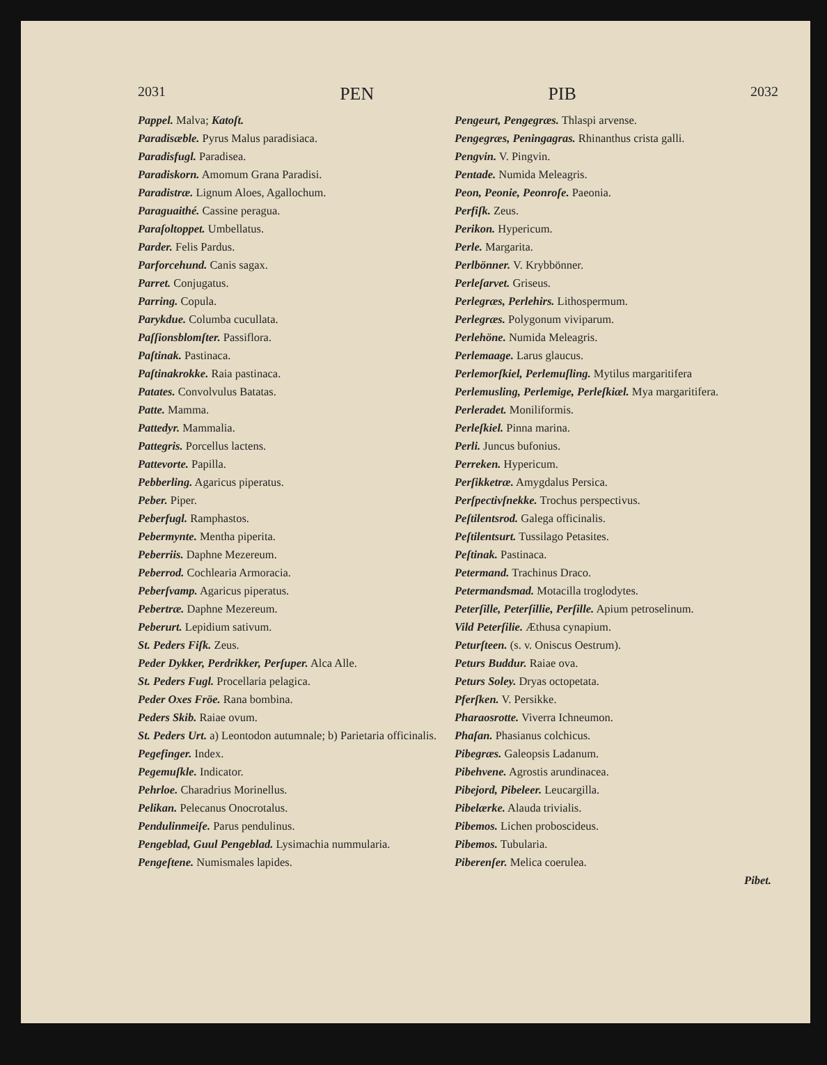2031 PEN PIB 2032
Pappel. Malva; Katoſt.
Paradisæble. Pyrus Malus paradisiaca.
Paradisfugl. Paradisea.
Paradiskorn. Amomum Grana Paradisi.
Paradistræ. Lignum Aloes, Agallochum.
Paraguaithé. Cassine peragua.
Paraſoltoppet. Umbellatus.
Parder. Felis Pardus.
Parforcehund. Canis sagax.
Parret. Conjugatus.
Parring. Copula.
Parykdue. Columba cucullata.
Paſſionsblomſter. Passiflora.
Paſtinak. Pastinaca.
Paſtinakrokke. Raia pastinaca.
Patates. Convolvulus Batatas.
Patte. Mamma.
Pattedyr. Mammalia.
Pattegris. Porcellus lactens.
Pattevorte. Papilla.
Pebberling. Agaricus piperatus.
Peber. Piper.
Peberfugl. Ramphastos.
Pebermynte. Mentha piperita.
Peberriis. Daphne Mezereum.
Peberrod. Cochlearia Armoracia.
Peberſvamp. Agaricus piperatus.
Pebertræ. Daphne Mezereum.
Peberurt. Lepidium sativum.
St. Peders Fiſk. Zeus.
Peder Dykker, Perdrikker, Perſuper. Alca Alle.
St. Peders Fugl. Procellaria pelagica.
Peder Oxes Fröe. Rana bombina.
Peders Skib. Raiae ovum.
St. Peders Urt. a) Leontodon autumnale; b) Parietaria officinalis.
Pegefinger. Index.
Pegemuſkle. Indicator.
Pehrloe. Charadrius Morinellus.
Pelikan. Pelecanus Onocrotalus.
Pendulinmeiſe. Parus pendulinus.
Pengeblad, Guul Pengeblad. Lysimachia nummularia.
Pengeſtene. Numismales lapides.
Pengeurt, Pengegræs. Thlaspi arvense.
Pengegræs, Peningagras. Rhinanthus crista galli.
Pengvin. V. Pingvin.
Pentade. Numida Meleagris.
Peon, Peonie, Peonroſe. Paeonia.
Perfiſk. Zeus.
Perikon. Hypericum.
Perle. Margarita.
Perlbönner. V. Krybbönner.
Perleſarvet. Griseus.
Perlegræs, Perlehirs. Lithospermum.
Perlegræs. Polygonum viviparum.
Perlehöne. Numida Meleagris.
Perlemaage. Larus glaucus.
Perlemorſkiel, Perlemuſling. Mytilus margaritifera
Perlemusling, Perlemige, Perleſkiæl. Mya margaritifera.
Perleradet. Moniliformis.
Perleſkiel. Pinna marina.
Perli. Juncus bufonius.
Perreken. Hypericum.
Perſikketræ. Amygdalus Persica.
Perſpectivſnekke. Trochus perspectivus.
Peſtilentsrod. Galega officinalis.
Peſtilentsurt. Tussilago Petasites.
Peſtinak. Pastinaca.
Petermand. Trachinus Draco.
Petermandsmad. Motacilla troglodytes.
Peterſille, Peterſillie, Perſille. Apium petroselinum.
Vild Peterſilie. Æthusa cynapium.
Peturſteen. (s. v. Oniscus Oestrum).
Peturs Buddur. Raiae ova.
Peturs Soley. Dryas octopetata.
Pferſken. V. Persikke.
Pharaosrotte. Viverra Ichneumon.
Phaſan. Phasianus colchicus.
Pibegræs. Galeopsis Ladanum.
Pibehvene. Agrostis arundinacea.
Pibejord, Pibeleer. Leucargilla.
Pibelærke. Alauda trivialis.
Pibemos. Lichen proboscideus.
Pibemos. Tubularia.
Piberenſer. Melica coerulea.
Pibet.